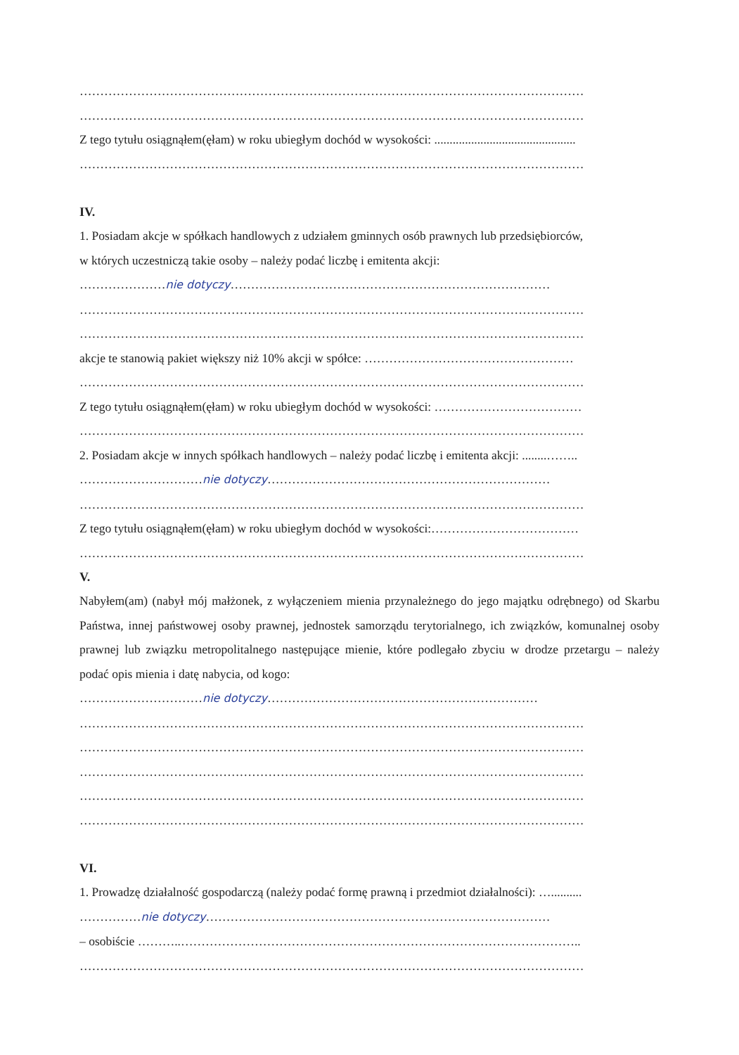……………………………………………………………………………………………………………
……………………………………………………………………………………………………………
Z tego tytułu osiągnąłem(ęłam) w roku ubiegłym dochód w wysokości: ..............................................
……………………………………………………………………………………………………………
IV.
1. Posiadam akcje w spółkach handlowych z udziałem gminnych osób prawnych lub przedsiębiorców,
w których uczestniczą takie osoby – należy podać liczbę i emitenta akcji:
…………………nie dotyczy……………………………………………………………………
……………………………………………………………………………………………………………
……………………………………………………………………………………………………………
akcje te stanowią pakiet większy niż 10% akcji w spółce: ……………………………………………
……………………………………………………………………………………………………………
Z tego tytułu osiągnąłem(ęłam) w roku ubiegłym dochód w wysokości: ………………………………
……………………………………………………………………………………………………………
2. Posiadam akcje w innych spółkach handlowych – należy podać liczbę i emitenta akcji: ........……..
…………………………nie dotyczy……………………………………………………………
……………………………………………………………………………………………………………
Z tego tytułu osiągnąłem(ęłam) w roku ubiegłym dochód w wysokości:………………………………
……………………………………………………………………………………………………………
V.
Nabyłem(am) (nabył mój małżonek, z wyłączeniem mienia przynależnego do jego majątku odrębnego) od Skarbu Państwa, innej państwowej osoby prawnej, jednostek samorządu terytorialnego, ich związków, komunalnej osoby prawnej lub związku metropolitalnego następujące mienie, które podlegało zbyciu w drodze przetargu – należy podać opis mienia i datę nabycia, od kogo:
…………………………nie dotyczy…………………………………………………………
……………………………………………………………………………………………………………
……………………………………………………………………………………………………………
……………………………………………………………………………………………………………
……………………………………………………………………………………………………………
……………………………………………………………………………………………………………
VI.
1. Prowadzę działalność gospodarczą (należy podać formę prawną i przedmiot działalności): …..........
……………nie dotyczy…………………………………………………………………………
– osobiście ………..……………………………………………………………………………………..
……………………………………………………………………………………………………………